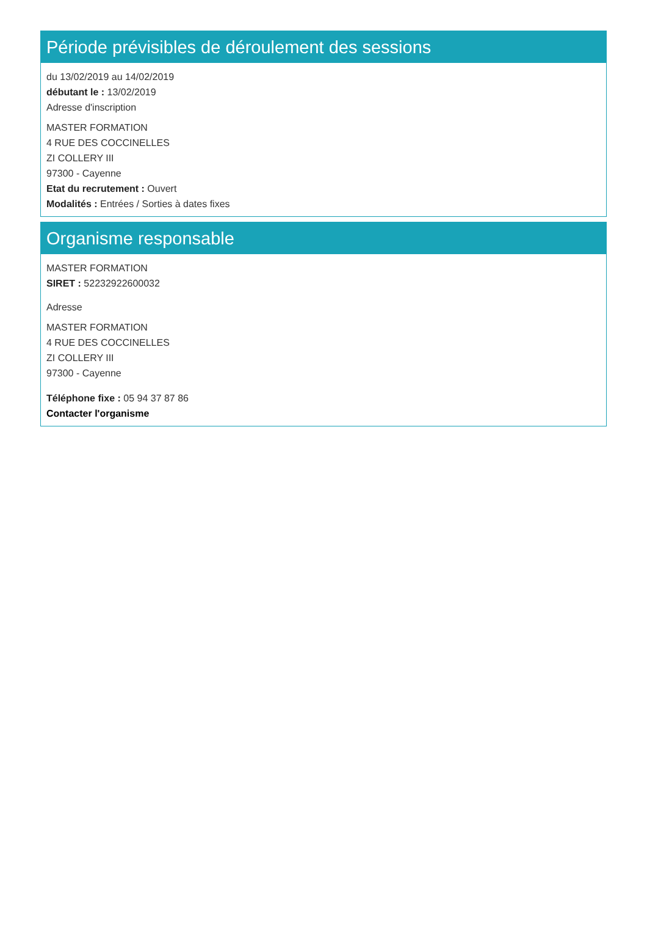Période prévisibles de déroulement des sessions
du 13/02/2019 au 14/02/2019
débutant le : 13/02/2019
Adresse d'inscription
MASTER FORMATION
4 RUE DES COCCINELLES
ZI COLLERY III
97300 - Cayenne
Etat du recrutement : Ouvert
Modalités : Entrées / Sorties à dates fixes
Organisme responsable
MASTER FORMATION
SIRET : 52232922600032
Adresse
MASTER FORMATION
4 RUE DES COCCINELLES
ZI COLLERY III
97300 - Cayenne
Téléphone fixe : 05 94 37 87 86
Contacter l'organisme